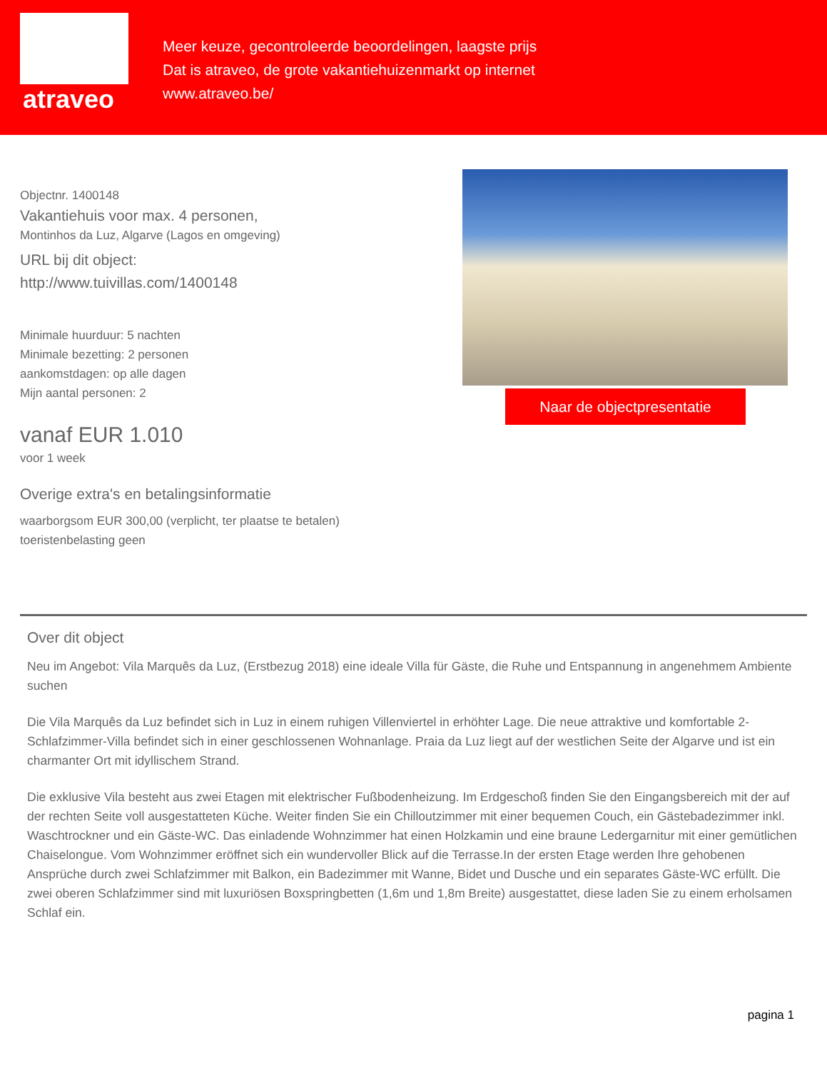atraveo
Meer keuze, gecontroleerde beoordelingen, laagste prijs
Dat is atraveo, de grote vakantiehuizenmarkt op internet
www.atraveo.be/
Objectnr. 1400148
Vakantiehuis voor max. 4 personen,
Montinhos da Luz, Algarve (Lagos en omgeving)
URL bij dit object:
http://www.tuivillas.com/1400148
Minimale huurduur: 5 nachten
Minimale bezetting: 2 personen
aankomstdagen: op alle dagen
Mijn aantal personen: 2
vanaf EUR 1.010
voor 1 week
Overige extra's en betalingsinformatie
waarborgsom EUR 300,00 (verplicht, ter plaatse te betalen)
toeristenbelasting geen
Naar de objectpresentatie
Over dit object
Neu im Angebot: Vila Marquês da Luz, (Erstbezug 2018) eine ideale Villa für Gäste, die Ruhe und Entspannung in angenehmem Ambiente suchen
Die Vila Marquês da Luz befindet sich in Luz in einem ruhigen Villenviertel in erhöhter Lage. Die neue attraktive und komfortable 2-Schlafzimmer-Villa befindet sich in einer geschlossenen Wohnanlage. Praia da Luz liegt auf der westlichen Seite der Algarve und ist ein charmanter Ort mit idyllischem Strand.
Die exklusive Vila besteht aus zwei Etagen mit elektrischer Fußbodenheizung. Im Erdgeschoß finden Sie den Eingangsbereich mit der auf der rechten Seite voll ausgestatteten Küche. Weiter finden Sie ein Chilloutzimmer mit einer bequemen Couch, ein Gästebadezimmer inkl. Waschtrockner und ein Gäste-WC. Das einladende Wohnzimmer hat einen Holzkamin und eine braune Ledergarnitur mit einer gemütlichen Chaiselongue. Vom Wohnzimmer eröffnet sich ein wundervoller Blick auf die Terrasse.In der ersten Etage werden Ihre gehobenen Ansprüche durch zwei Schlafzimmer mit Balkon, ein Badezimmer mit Wanne, Bidet und Dusche und ein separates Gäste-WC erfüllt. Die zwei oberen Schlafzimmer sind mit luxuriösen Boxspringbetten (1,6m und 1,8m Breite) ausgestattet, diese laden Sie zu einem erholsamen Schlaf ein.
pagina 1